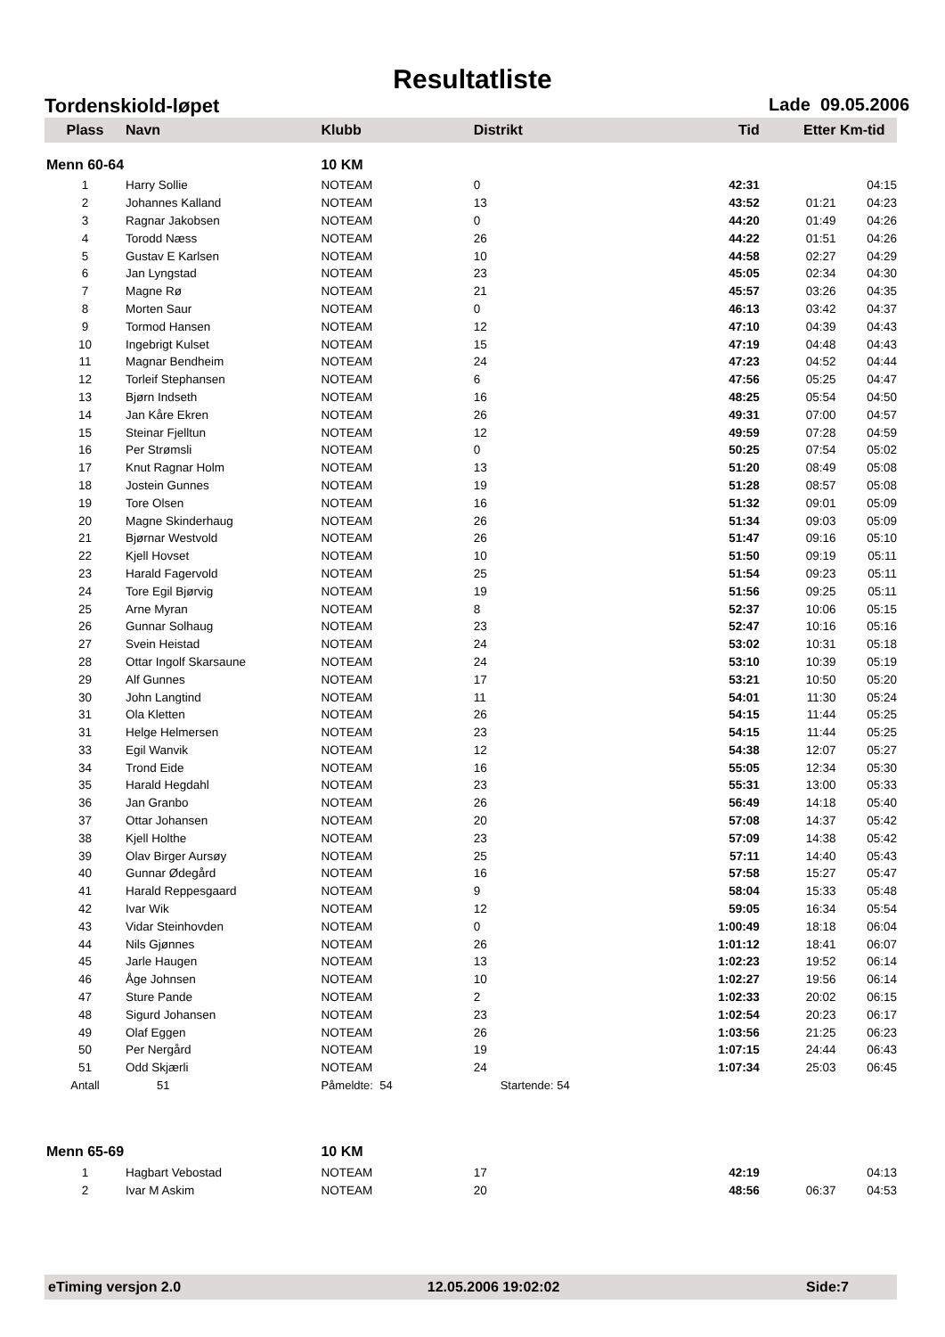Resultatliste
Tordenskiold-løpet Lade 09.05.2006
| Plass | Navn | Klubb | Distrikt | Tid | Etter | Km-tid |
| --- | --- | --- | --- | --- | --- | --- |
| Menn 60-64 | | 10 KM | | | | |
| 1 | Harry Sollie | NOTEAM | 0 | 42:31 | | 04:15 |
| 2 | Johannes Kalland | NOTEAM | 13 | 43:52 | 01:21 | 04:23 |
| 3 | Ragnar Jakobsen | NOTEAM | 0 | 44:20 | 01:49 | 04:26 |
| 4 | Torodd Næss | NOTEAM | 26 | 44:22 | 01:51 | 04:26 |
| 5 | Gustav E Karlsen | NOTEAM | 10 | 44:58 | 02:27 | 04:29 |
| 6 | Jan Lyngstad | NOTEAM | 23 | 45:05 | 02:34 | 04:30 |
| 7 | Magne Rø | NOTEAM | 21 | 45:57 | 03:26 | 04:35 |
| 8 | Morten Saur | NOTEAM | 0 | 46:13 | 03:42 | 04:37 |
| 9 | Tormod Hansen | NOTEAM | 12 | 47:10 | 04:39 | 04:43 |
| 10 | Ingebrigt Kulset | NOTEAM | 15 | 47:19 | 04:48 | 04:43 |
| 11 | Magnar Bendheim | NOTEAM | 24 | 47:23 | 04:52 | 04:44 |
| 12 | Torleif Stephansen | NOTEAM | 6 | 47:56 | 05:25 | 04:47 |
| 13 | Bjørn Indseth | NOTEAM | 16 | 48:25 | 05:54 | 04:50 |
| 14 | Jan Kåre Ekren | NOTEAM | 26 | 49:31 | 07:00 | 04:57 |
| 15 | Steinar Fjelltun | NOTEAM | 12 | 49:59 | 07:28 | 04:59 |
| 16 | Per Strømsli | NOTEAM | 0 | 50:25 | 07:54 | 05:02 |
| 17 | Knut Ragnar Holm | NOTEAM | 13 | 51:20 | 08:49 | 05:08 |
| 18 | Jostein Gunnes | NOTEAM | 19 | 51:28 | 08:57 | 05:08 |
| 19 | Tore Olsen | NOTEAM | 16 | 51:32 | 09:01 | 05:09 |
| 20 | Magne Skinderhaug | NOTEAM | 26 | 51:34 | 09:03 | 05:09 |
| 21 | Bjørnar Westvold | NOTEAM | 26 | 51:47 | 09:16 | 05:10 |
| 22 | Kjell Hovset | NOTEAM | 10 | 51:50 | 09:19 | 05:11 |
| 23 | Harald Fagervold | NOTEAM | 25 | 51:54 | 09:23 | 05:11 |
| 24 | Tore Egil Bjørvig | NOTEAM | 19 | 51:56 | 09:25 | 05:11 |
| 25 | Arne Myran | NOTEAM | 8 | 52:37 | 10:06 | 05:15 |
| 26 | Gunnar Solhaug | NOTEAM | 23 | 52:47 | 10:16 | 05:16 |
| 27 | Svein Heistad | NOTEAM | 24 | 53:02 | 10:31 | 05:18 |
| 28 | Ottar Ingolf Skarsaune | NOTEAM | 24 | 53:10 | 10:39 | 05:19 |
| 29 | Alf Gunnes | NOTEAM | 17 | 53:21 | 10:50 | 05:20 |
| 30 | John Langtind | NOTEAM | 11 | 54:01 | 11:30 | 05:24 |
| 31 | Ola Kletten | NOTEAM | 26 | 54:15 | 11:44 | 05:25 |
| 31 | Helge Helmersen | NOTEAM | 23 | 54:15 | 11:44 | 05:25 |
| 33 | Egil Wanvik | NOTEAM | 12 | 54:38 | 12:07 | 05:27 |
| 34 | Trond Eide | NOTEAM | 16 | 55:05 | 12:34 | 05:30 |
| 35 | Harald Hegdahl | NOTEAM | 23 | 55:31 | 13:00 | 05:33 |
| 36 | Jan Granbo | NOTEAM | 26 | 56:49 | 14:18 | 05:40 |
| 37 | Ottar Johansen | NOTEAM | 20 | 57:08 | 14:37 | 05:42 |
| 38 | Kjell Holthe | NOTEAM | 23 | 57:09 | 14:38 | 05:42 |
| 39 | Olav Birger Aursøy | NOTEAM | 25 | 57:11 | 14:40 | 05:43 |
| 40 | Gunnar Ødegård | NOTEAM | 16 | 57:58 | 15:27 | 05:47 |
| 41 | Harald Reppesgaard | NOTEAM | 9 | 58:04 | 15:33 | 05:48 |
| 42 | Ivar Wik | NOTEAM | 12 | 59:05 | 16:34 | 05:54 |
| 43 | Vidar Steinhovden | NOTEAM | 0 | 1:00:49 | 18:18 | 06:04 |
| 44 | Nils Gjønnes | NOTEAM | 26 | 1:01:12 | 18:41 | 06:07 |
| 45 | Jarle Haugen | NOTEAM | 13 | 1:02:23 | 19:52 | 06:14 |
| 46 | Åge Johnsen | NOTEAM | 10 | 1:02:27 | 19:56 | 06:14 |
| 47 | Sture Pande | NOTEAM | 2 | 1:02:33 | 20:02 | 06:15 |
| 48 | Sigurd Johansen | NOTEAM | 23 | 1:02:54 | 20:23 | 06:17 |
| 49 | Olaf Eggen | NOTEAM | 26 | 1:03:56 | 21:25 | 06:23 |
| 50 | Per Nergård | NOTEAM | 19 | 1:07:15 | 24:44 | 06:43 |
| 51 | Odd Skjærli | NOTEAM | 24 | 1:07:34 | 25:03 | 06:45 |
| Antall | 51 | Påmeldte: 54 | Startende: 54 | | | |
| Menn 65-69 | | 10 KM | | | | |
| 1 | Hagbart Vebostad | NOTEAM | 17 | 42:19 | | 04:13 |
| 2 | Ivar M Askim | NOTEAM | 20 | 48:56 | 06:37 | 04:53 |
eTiming versjon 2.0 12.05.2006 19:02:02 Side:7